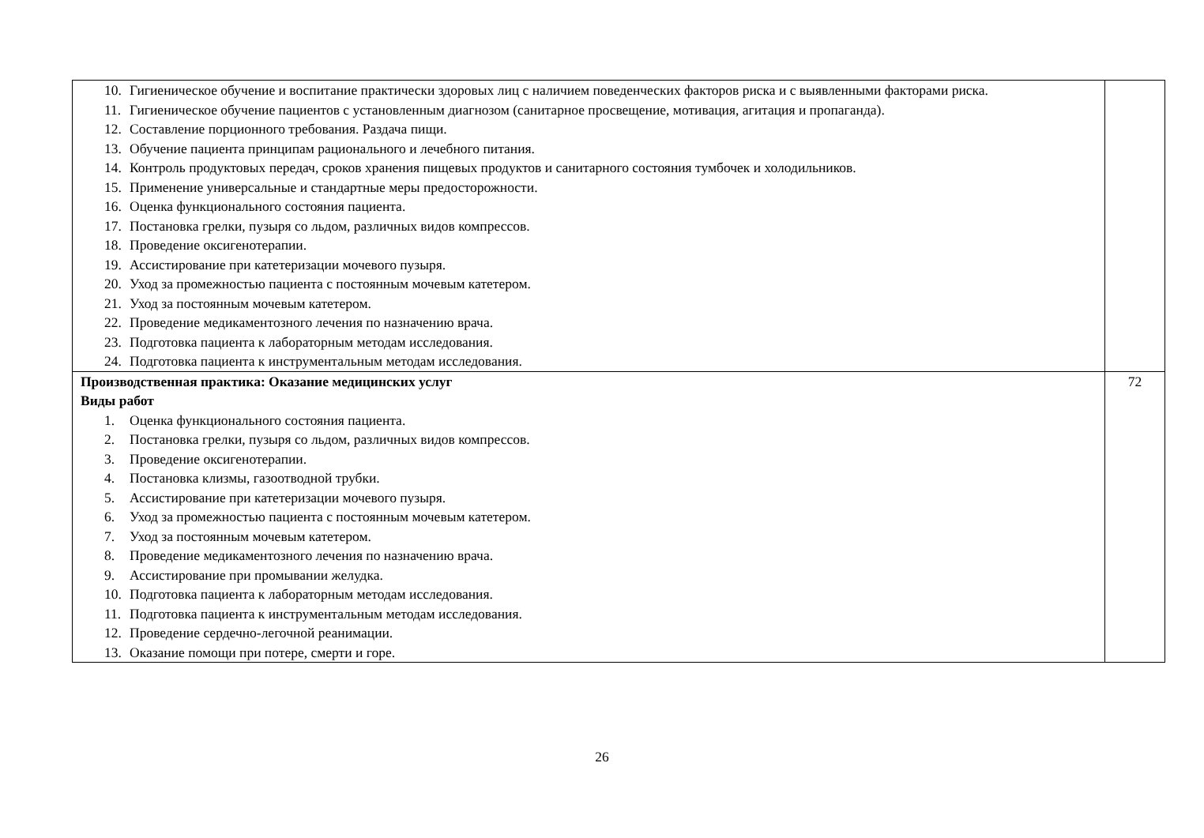| 10. Гигиеническое обучение и воспитание практически здоровых лиц с наличием поведенческих факторов риска и с выявленными факторами риска. 11. Гигиеническое обучение пациентов с установленным диагнозом (санитарное просвещение, мотивация, агитация и пропаганда). 12. Составление порционного требования. Раздача пищи. 13. Обучение пациента принципам рационального и лечебного питания. 14. Контроль продуктовых передач, сроков хранения пищевых продуктов и санитарного состояния тумбочек и холодильников. 15. Применение универсальные и стандартные меры предосторожности. 16. Оценка функционального состояния пациента. 17. Постановка грелки, пузыря со льдом, различных видов компрессов. 18. Проведение оксигенотерапии. 19. Ассистирование при катетеризации мочевого пузыря. 20. Уход за промежностью пациента с постоянным мочевым катетером. 21. Уход за постоянным мочевым катетером. 22. Проведение медикаментозного лечения по назначению врача. 23. Подготовка пациента к лабораторным методам исследования. 24. Подготовка пациента к инструментальным методам исследования. | |
| Производственная практика: Оказание медицинских услуг Виды работ 1. Оценка функционального состояния пациента. 2. Постановка грелки, пузыря со льдом, различных видов компрессов. 3. Проведение оксигенотерапии. 4. Постановка клизмы, газоотводной трубки. 5. Ассистирование при катетеризации мочевого пузыря. 6. Уход за промежностью пациента с постоянным мочевым катетером. 7. Уход за постоянным мочевым катетером. 8. Проведение медикаментозного лечения по назначению врача. 9. Ассистирование при промывании желудка. 10. Подготовка пациента к лабораторным методам исследования. 11. Подготовка пациента к инструментальным методам исследования. 12. Проведение сердечно-легочной реанимации. 13. Оказание помощи при потере, смерти и горе. | 72 |
26